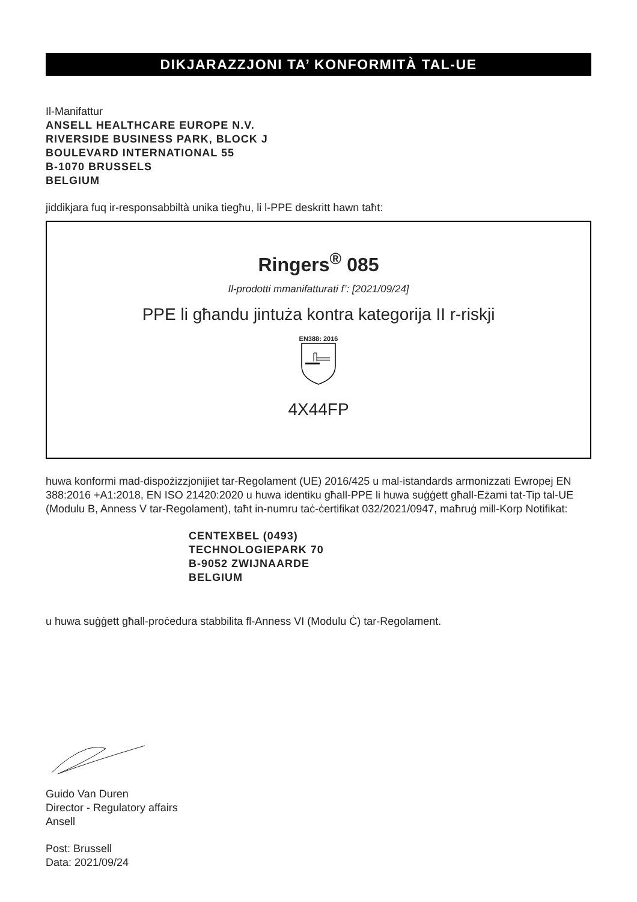DIKJARAZZJONI TA’ KONFORMITÀ TAL-UE
Il-Manifattur
ANSELL HEALTHCARE EUROPE N.V.
RIVERSIDE BUSINESS PARK, BLOCK J
BOULEVARD INTERNATIONAL 55
B-1070 BRUSSELS
BELGIUM
jiddikjara fuq ir-responsabbiltà unika tiegħu, li l-PPE deskritt hawn taħt:
Ringers<sup>®</sup> 085
Il-prodotti mmanifatturati f’: [2021/09/24]
PPE li għandu jintuża kontra kategorija II r-riskji
EN388: 2016
4X44FP
huwa konformi mad-dispożizzjonijiet tar-Regolament (UE) 2016/425 u mal-istandards armonizzati Ewropej EN 388:2016 +A1:2018, EN ISO 21420:2020 u huwa identiku għall-PPE li huwa suġġett għall-Eżami tat-Tip tal-UE (Modulu B, Anness V tar-Regolament), taħt in-numru taċ-ċertifikat 032/2021/0947, maħruġ mill-Korp Notifikat:
CENTEXBEL (0493)
TECHNOLOGIEPARK 70
B-9052 ZWIJNAARDE
BELGIUM
u huwa suġġett għall-proċedura stabbilita fl-Anness VI (Modulu Ċ) tar-Regolament.
Guido Van Duren
Director - Regulatory affairs
Ansell
Post: Brussell
Data: 2021/09/24